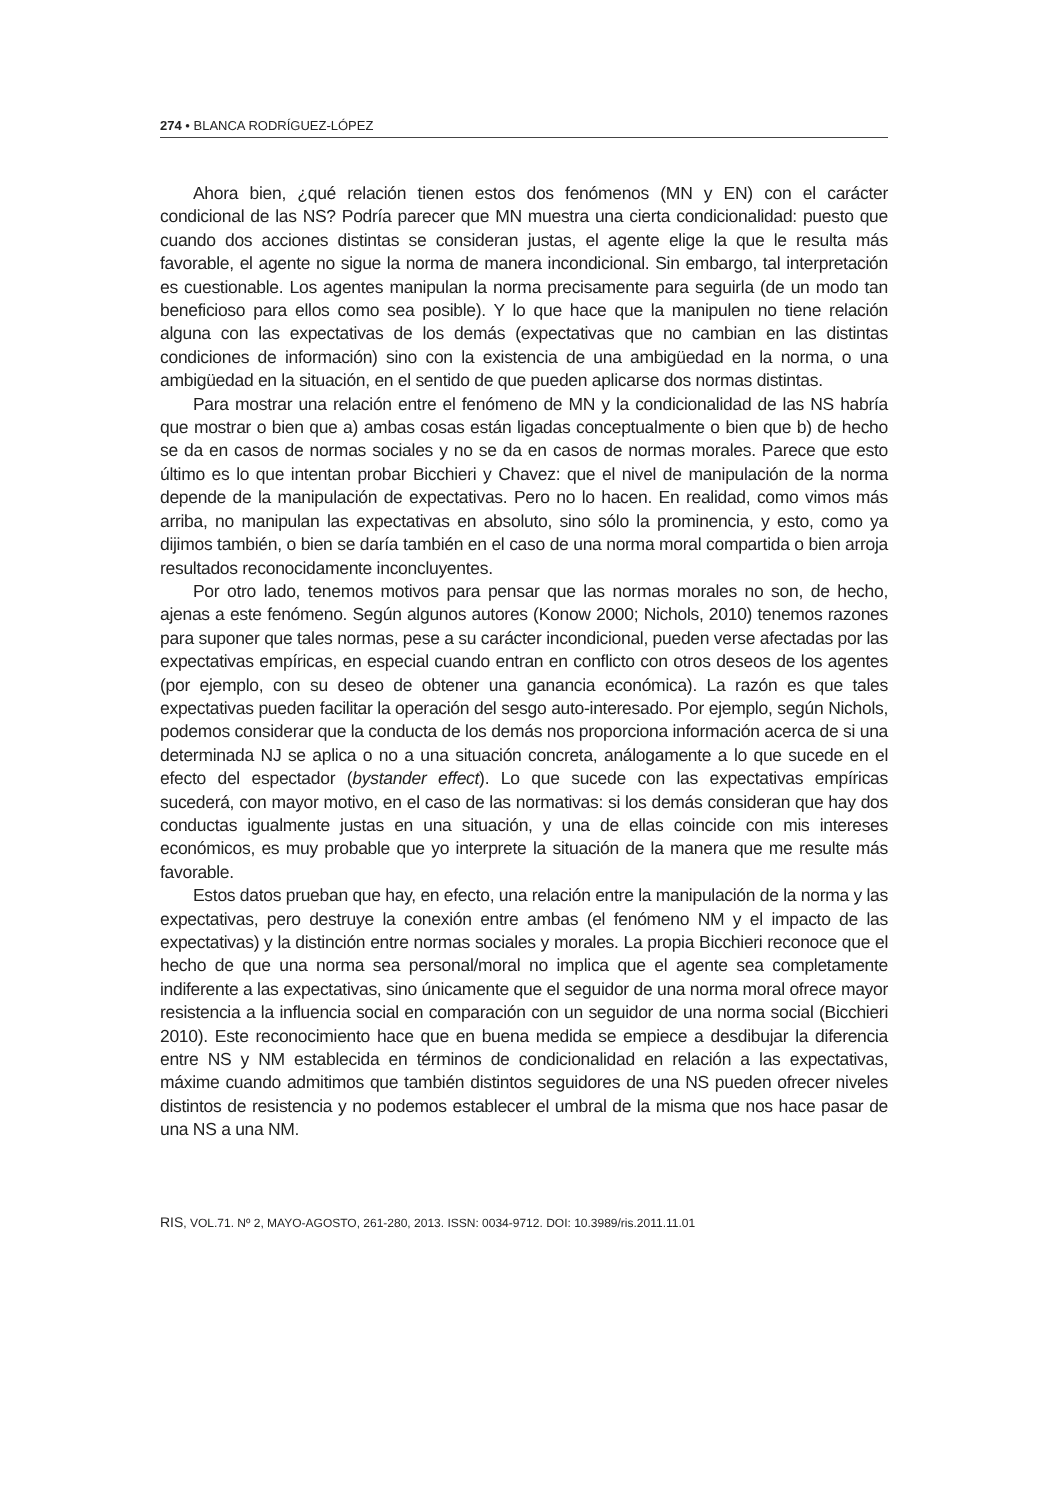274 • BLANCA RODRÍGUEZ-LÓPEZ
Ahora bien, ¿qué relación tienen estos dos fenómenos (MN y EN) con el carácter condicional de las NS? Podría parecer que MN muestra una cierta condicionalidad: puesto que cuando dos acciones distintas se consideran justas, el agente elige la que le resulta más favorable, el agente no sigue la norma de manera incondicional. Sin embargo, tal interpretación es cuestionable. Los agentes manipulan la norma precisamente para seguirla (de un modo tan beneficioso para ellos como sea posible). Y lo que hace que la manipulen no tiene relación alguna con las expectativas de los demás (expectativas que no cambian en las distintas condiciones de información) sino con la existencia de una ambigüedad en la norma, o una ambigüedad en la situación, en el sentido de que pueden aplicarse dos normas distintas.
Para mostrar una relación entre el fenómeno de MN y la condicionalidad de las NS habría que mostrar o bien que a) ambas cosas están ligadas conceptualmente o bien que b) de hecho se da en casos de normas sociales y no se da en casos de normas morales. Parece que esto último es lo que intentan probar Bicchieri y Chavez: que el nivel de manipulación de la norma depende de la manipulación de expectativas. Pero no lo hacen. En realidad, como vimos más arriba, no manipulan las expectativas en absoluto, sino sólo la prominencia, y esto, como ya dijimos también, o bien se daría también en el caso de una norma moral compartida o bien arroja resultados reconocidamente inconcluyentes.
Por otro lado, tenemos motivos para pensar que las normas morales no son, de hecho, ajenas a este fenómeno. Según algunos autores (Konow 2000; Nichols, 2010) tenemos razones para suponer que tales normas, pese a su carácter incondicional, pueden verse afectadas por las expectativas empíricas, en especial cuando entran en conflicto con otros deseos de los agentes (por ejemplo, con su deseo de obtener una ganancia económica). La razón es que tales expectativas pueden facilitar la operación del sesgo auto-interesado. Por ejemplo, según Nichols, podemos considerar que la conducta de los demás nos proporciona información acerca de si una determinada NJ se aplica o no a una situación concreta, análogamente a lo que sucede en el efecto del espectador (bystander effect). Lo que sucede con las expectativas empíricas sucederá, con mayor motivo, en el caso de las normativas: si los demás consideran que hay dos conductas igualmente justas en una situación, y una de ellas coincide con mis intereses económicos, es muy probable que yo interprete la situación de la manera que me resulte más favorable.
Estos datos prueban que hay, en efecto, una relación entre la manipulación de la norma y las expectativas, pero destruye la conexión entre ambas (el fenómeno NM y el impacto de las expectativas) y la distinción entre normas sociales y morales. La propia Bicchieri reconoce que el hecho de que una norma sea personal/moral no implica que el agente sea completamente indiferente a las expectativas, sino únicamente que el seguidor de una norma moral ofrece mayor resistencia a la influencia social en comparación con un seguidor de una norma social (Bicchieri 2010). Este reconocimiento hace que en buena medida se empiece a desdibujar la diferencia entre NS y NM establecida en términos de condicionalidad en relación a las expectativas, máxime cuando admitimos que también distintos seguidores de una NS pueden ofrecer niveles distintos de resistencia y no podemos establecer el umbral de la misma que nos hace pasar de una NS a una NM.
RIS, VOL.71. Nº 2, MAYO-AGOSTO, 261-280, 2013. ISSN: 0034-9712. DOI: 10.3989/ris.2011.11.01